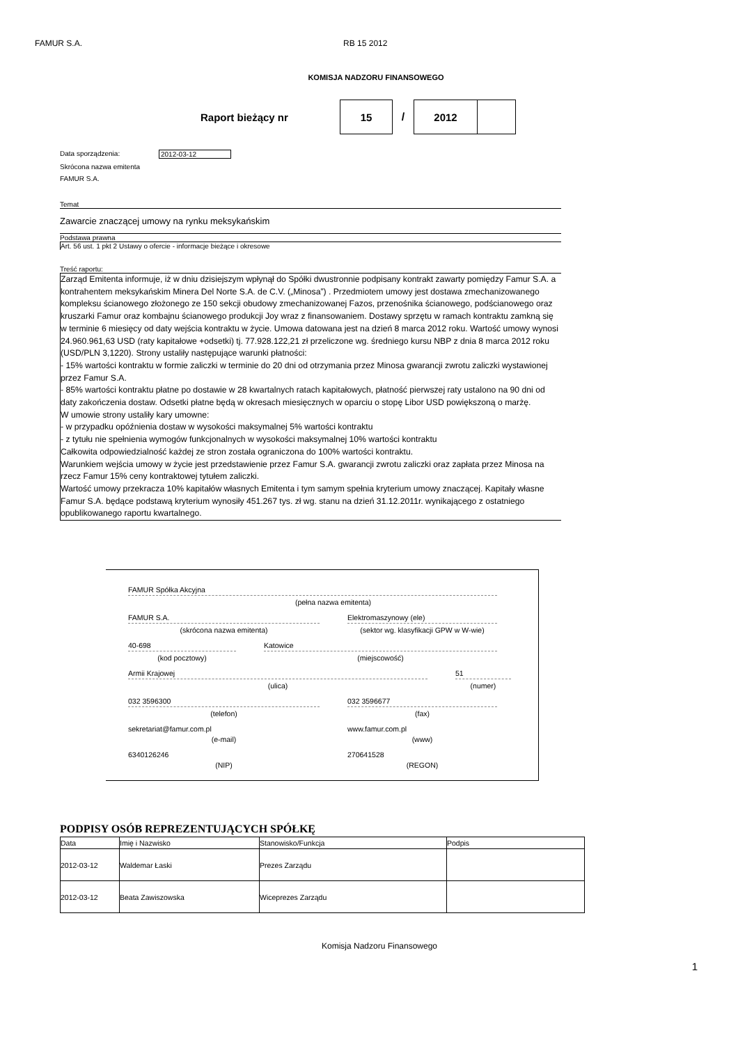FAMUR S.A. RB 15 2012
KOMISJA NADZORU FINANSOWEGO
Raport bieżący nr
15
/
2012
Data sporządzenia: 2012-03-12
Skrócona nazwa emitenta
FAMUR S.A.
Temat
Zawarcie znaczącej umowy na rynku meksykańskim
Podstawa prawna
Art. 56 ust. 1 pkt 2 Ustawy o ofercie - informacje bieżące i okresowe
Treść raportu:
Zarząd Emitenta informuje, iż w dniu dzisiejszym wpłynął do Spółki dwustronnie podpisany kontrakt zawarty pomiędzy Famur S.A. a kontrahentem meksykańskim Minera Del Norte S.A. de C.V. („Minosa”) . Przedmiotem umowy jest dostawa zmechanizowanego kompleksu ścianowego złożonego ze 150 sekcji obudowy zmechanizowanej Fazos, przenośnika ścianowego, podścianowego oraz kruszarki Famur oraz kombajnu ścianowego produkcji Joy wraz z finansowaniem. Dostawy sprzętu w ramach kontraktu zamkną się w terminie 6 miesięcy od daty wejścia kontraktu w życie. Umowa datowana jest na dzień 8 marca 2012 roku. Wartość umowy wynosi 24.960.961,63 USD (raty kapitałowe +odsetki) tj. 77.928.122,21 zł przeliczone wg. średniego kursu NBP z dnia 8 marca 2012 roku (USD/PLN 3,1220). Strony ustaliły następujące warunki płatności:
- 15% wartości kontraktu w formie zaliczki w terminie do 20 dni od otrzymania przez Minosa gwarancji zwrotu zaliczki wystawionej przez Famur S.A.
- 85% wartości kontraktu płatne po dostawie w 28 kwartalnych ratach kapitałowych, płatność pierwszej raty ustalono na 90 dni od daty zakończenia dostaw. Odsetki płatne będą w okresach miesięcznych w oparciu o stopę Libor USD powiększoną o marżę.
W umowie strony ustaliły kary umowne:
- w przypadku opóźnienia dostaw w wysokości maksymalnej 5% wartości kontraktu
- z tytułu nie spełnienia wymogów funkcjonalnych w wysokości maksymalnej 10% wartości kontraktu
Całkowita odpowiedzialność każdej ze stron została ograniczona do 100% wartości kontraktu.
Warunkiem wejścia umowy w życie jest przedstawienie przez Famur S.A. gwarancji zwrotu zaliczki oraz zapłata przez Minosa na rzecz Famur 15% ceny kontraktowej tytułem zaliczki.
Wartość umowy przekracza 10% kapitałów własnych Emitenta i tym samym spełnia kryterium umowy znaczącej. Kapitały własne Famur S.A. będące podstawą kryterium wynosiły 451.267 tys. zł wg. stanu na dzień 31.12.2011r. wynikającego z ostatniego opublikowanego raportu kwartalnego.
FAMUR Spółka Akcyjna
(pełna nazwa emitenta)
FAMUR S.A.
(skrócona nazwa emitenta)
Elektromaszynowy (ele)
(sektor wg. klasyfikacji GPW w W-wie)
40-698
(kod pocztowy)
Katowice
(miejscowość)
Armii Krajowej
(ulica)
51
(numer)
032 3596300
(telefon)
032 3596677
(fax)
sekretariat@famur.com.pl
(e-mail)
www.famur.com.pl
(www)
6340126246
(NIP)
270641528
(REGON)
PODPISY OSÓB REPREZENTUJĄCYCH SPÓŁKĘ
| Data | Imię i Nazwisko | Stanowisko/Funkcja | Podpis |
| 2012-03-12 | Waldemar Łaski | Prezes Zarządu | |
| 2012-03-12 | Beata Zawiszowska | Wiceprezes Zarządu | |
Komisja Nadzoru Finansowego
1